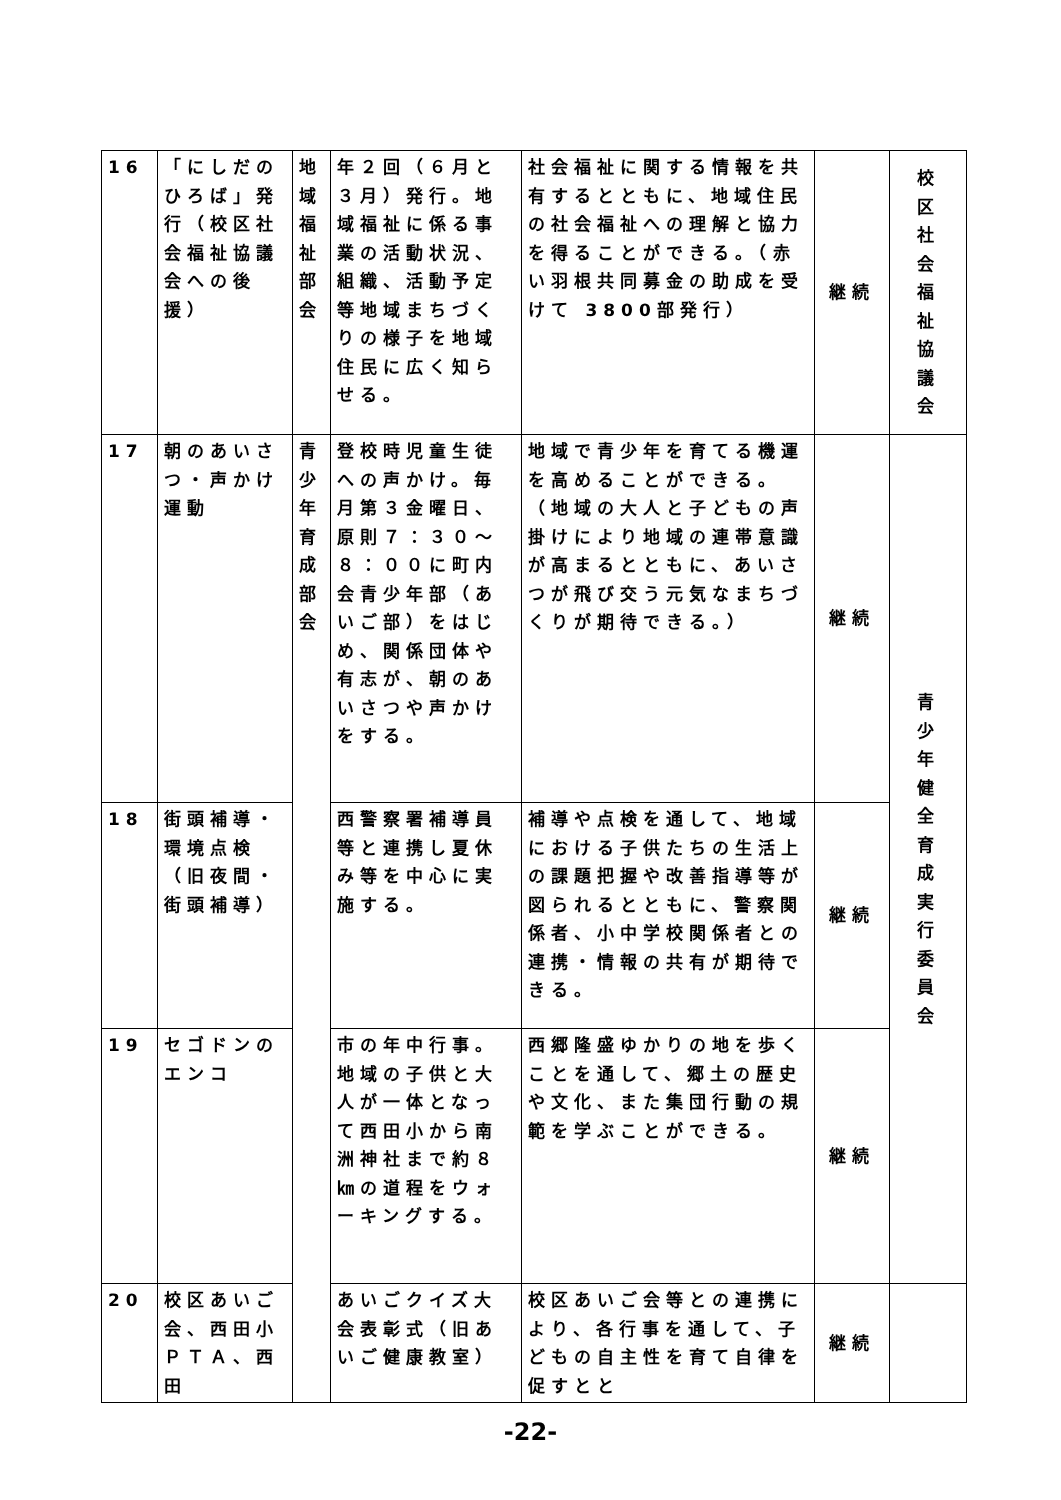| 16 | 「にしだのひろば」発行（校区社会福祉協議会への後援） | 地域福祉部会 | 年２回（６月と３月）発行。地域福祉に係る事業の活動状況、組織、活動予定等地域まちづくりの様子を地域住民に広く知らせる。 | 社会福祉に関する情報を共有するとともに、地域住民の社会福祉への理解と協力を得ることができる。（赤い羽根共同募金の助成を受けて 3800部発行） | 継続 | 校 区 社 会 福 祉 協 議 会 |
| 17 | 朝のあいさつ・声かけ運動 | 青少年育成部会 | 登校時児童生徒への声かけ。毎月第３金曜日、原則７：３０～８：００に町内会青少年部（あいご部）をはじめ、関係団体や有志が、朝のあいさつや声かけをする。 | 地域で青少年を育てる機運を高めることができる。（地域の大人と子どもの声掛けにより地域の連帯意識が高まるとともに、あいさつが飛び交う元気なまちづくりが期待できる。） | 継続 | 青 少 年 健 全 育 成 実 行 委 員 会 |
| 18 | 街頭補導・環境点検（旧夜間・街頭補導） | | 西警察署補導員等と連携し夏休み等を中心に実施する。 | 補導や点検を通して、地域における子供たちの生活上の課題把握や改善指導等が図られるとともに、警察関係者、小中学校関係者との連携・情報の共有が期待できる。 | 継続 | |
| 19 | セゴドンのエンコ | | 市の年中行事。地域の子供と大人が一体となって西田小から南洲神社まで約８㎞の道程をウォーキングする。 | 西郷隆盛ゆかりの地を歩くことを通して、郷土の歴史や文化、また集団行動の規範を学ぶことができる。 | 継続 | |
| 20 | 校区あいご会、西田小ＰＴＡ、西田 | | あいごクイズ大会表彰式（旧あいご健康教室） | 校区あいご会等との連携により、各行事を通して、子どもの自主性を育て自律を促すとと | 継続 | |
-22-